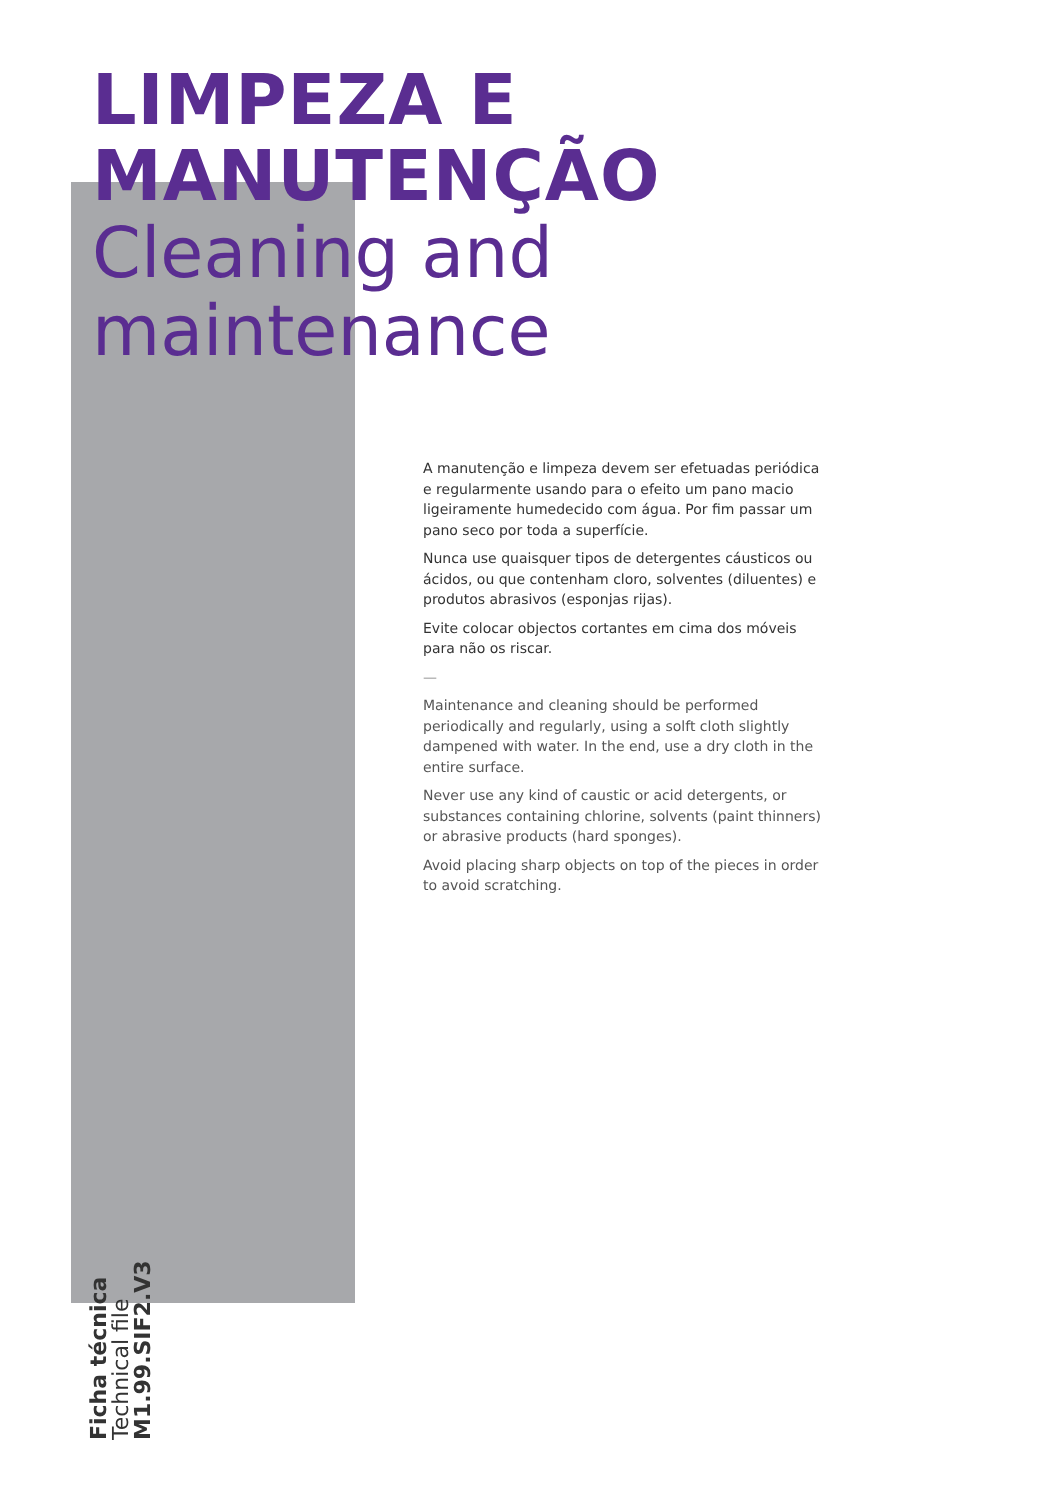LIMPEZA E
MANUTENÇÃO
Cleaning and
maintenance
A manutenção e limpeza devem ser efetuadas periódica e regularmente usando para o efeito um pano macio ligeiramente humedecido com água. Por fim passar um pano seco por toda a superfície.
Nunca use quaisquer tipos de detergentes cáusticos ou ácidos, ou que contenham cloro, solventes (diluentes) e produtos abrasivos (esponjas rijas).
Evite colocar objectos cortantes em cima dos móveis para não os riscar.
—
Maintenance and cleaning should be performed periodically and regularly, using a solft cloth slightly dampened with water. In the end, use a dry cloth in the entire surface.
Never use any kind of caustic or acid detergents, or substances containing chlorine, solvents (paint thinners) or abrasive products (hard sponges).
Avoid placing sharp objects on top of the pieces in order to avoid scratching.
Ficha técnica
Technical file
M1.99.SIF2.V3